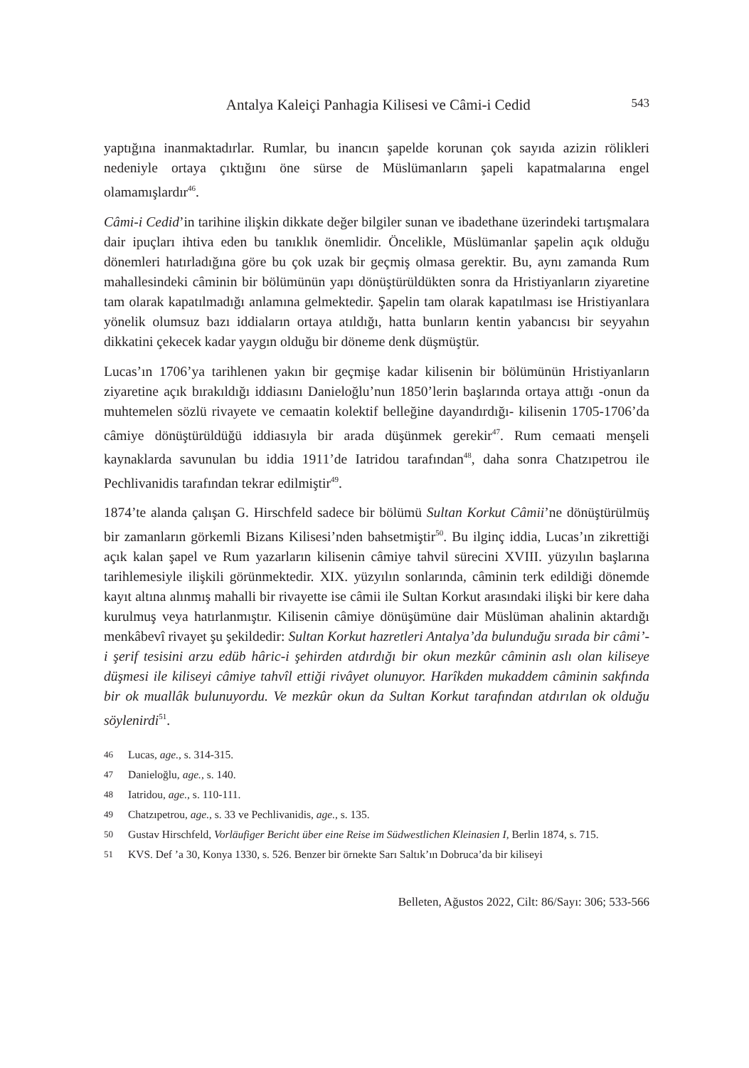Antalya Kaleiçi Panhagia Kilisesi ve Câmi-i Cedid 543
yaptığına inanmaktadırlar. Rumlar, bu inancın şapelde korunan çok sayıda azizin rölikleri nedeniyle ortaya çıktığını öne sürse de Müslümanların şapeli kapatmalarına engel olamamışlardır<sup>46</sup>.
Câmi-i Cedid’in tarihine ilişkin dikkate değer bilgiler sunan ve ibadethane üzerindeki tartışmalara dair ipuçları ihtiva eden bu tanıklık önemlidir. Öncelikle, Müslümanlar şapelin açık olduğu dönemleri hatırladığına göre bu çok uzak bir geçmiş olmasa gerektir. Bu, aynı zamanda Rum mahallesindeki câminin bir bölümünün yapı dönüştürüldükten sonra da Hristiyanların ziyaretine tam olarak kapatılmadığı anlamına gelmektedir. Şapelin tam olarak kapatılması ise Hristiyanlara yönelik olumsuz bazı iddiaların ortaya atıldığı, hatta bunların kentin yabancısı bir seyyahın dikkatini çekecek kadar yaygın olduğu bir döneme denk düşmüştür.
Lucas’ın 1706’ya tarihlenen yakın bir geçmişe kadar kilisenin bir bölümünün Hristiyanların ziyaretine açık bırakıldığı iddiasını Danieloğlu’nun 1850’lerin başlarında ortaya attığı -onun da muhtemelen sözlü rivayete ve cemaatin kolektif belleğine dayandırdığı- kilisenin 1705-1706’da câmiye dönüştürüldüğü iddiasıyla bir arada düşünmek gerekir<sup>47</sup>. Rum cemaati menşeli kaynaklarda savunulan bu iddia 1911’de Iatridou tarafından<sup>48</sup>, daha sonra Chatzıpetrou ile Pechlivanidis tarafından tekrar edilmiştir<sup>49</sup>.
1874’te alanda çalışan G. Hirschfeld sadece bir bölümü Sultan Korkut Câmii’ne dönüştürülmüş bir zamanların görkemli Bizans Kilisesi’nden bahsetmiştir<sup>50</sup>. Bu ilginç iddia, Lucas’ın zikrettiği açık kalan şapel ve Rum yazarların kilisenin câmiye tahvil sürecini XVIII. yüzyılın başlarına tarihlemesiyle ilişkili görünmektedir. XIX. yüzyılın sonlarında, câminin terk edildiği dönemde kayıt altına alınmış mahalli bir rivayette ise câmii ile Sultan Korkut arasındaki ilişki bir kere daha kurulmuş veya hatırlanmıştır. Kilisenin câmiye dönüşümüne dair Müslüman ahalinin aktardığı menkâbevî rivayet şu şekildedir: Sultan Korkut hazretleri Antalya’da bulunduğu sırada bir câmi’-i şerif tesisini arzu edüb hâric-i şehirden atdırdığı bir okun mezkûr câminin aslı olan kiliseye düşmesi ile kiliseyi câmiye tahvîl ettiği rivâyet olunuyor. Harîkden mukaddem câminin sakfında bir ok muallâk bulunuyordu. Ve mezkûr okun da Sultan Korkut tarafından atdırılan ok olduğu söylenirdi<sup>51</sup>.
46 Lucas, age., s. 314-315.
47 Danieloğlu, age., s. 140.
48 Iatridou, age., s. 110-111.
49 Chatzıpetrou, age., s. 33 ve Pechlivanidis, age., s. 135.
50 Gustav Hirschfeld, Vorläufiger Bericht über eine Reise im Südwestlichen Kleinasien I, Berlin 1874, s. 715.
51 KVS. Def ’a 30, Konya 1330, s. 526. Benzer bir örnekte Sarı Saltık’ın Dobruca’da bir kiliseyi
Belleten, Ağustos 2022, Cilt: 86/Sayı: 306; 533-566